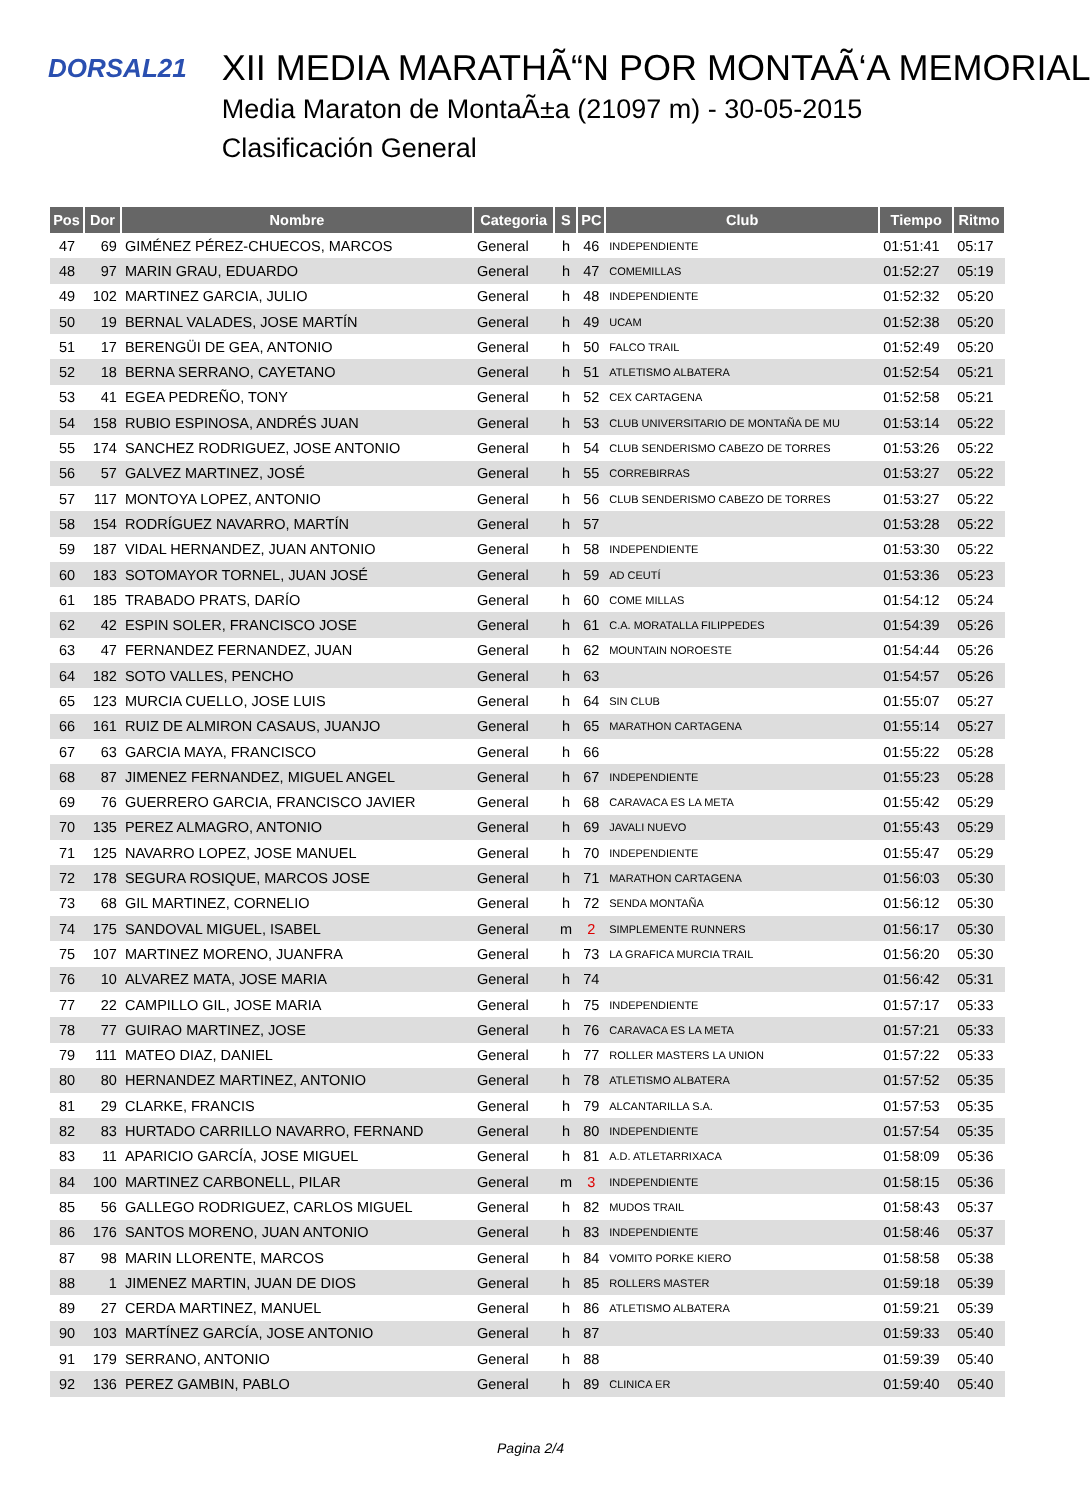DORSAL21
XII MEDIA MARATHÃ“N POR MONTAÃ‘A MEMORIAL
Media Maraton de MontaÃ±a (21097 m) - 30-05-2015
Clasificación General
| Pos | Dor | Nombre | Categoria | S | PC | Club | Tiempo | Ritmo |
| --- | --- | --- | --- | --- | --- | --- | --- | --- |
| 47 | 69 | GIMÉNEZ PÉREZ-CHUECOS, MARCOS | General | h | 46 | INDEPENDIENTE | 01:51:41 | 05:17 |
| 48 | 97 | MARIN GRAU, EDUARDO | General | h | 47 | COMEMILLAS | 01:52:27 | 05:19 |
| 49 | 102 | MARTINEZ GARCIA, JULIO | General | h | 48 | INDEPENDIENTE | 01:52:32 | 05:20 |
| 50 | 19 | BERNAL VALADES, JOSE MARTÍN | General | h | 49 | UCAM | 01:52:38 | 05:20 |
| 51 | 17 | BERENGÜI DE GEA, ANTONIO | General | h | 50 | FALCO TRAIL | 01:52:49 | 05:20 |
| 52 | 18 | BERNA SERRANO, CAYETANO | General | h | 51 | ATLETISMO ALBATERA | 01:52:54 | 05:21 |
| 53 | 41 | EGEA PEDREÑO, TONY | General | h | 52 | CEX CARTAGENA | 01:52:58 | 05:21 |
| 54 | 158 | RUBIO ESPINOSA, ANDRÉS JUAN | General | h | 53 | CLUB UNIVERSITARIO DE MONTAÑA DE MU | 01:53:14 | 05:22 |
| 55 | 174 | SANCHEZ RODRIGUEZ, JOSE ANTONIO | General | h | 54 | CLUB SENDERISMO CABEZO DE TORRES | 01:53:26 | 05:22 |
| 56 | 57 | GALVEZ MARTINEZ, JOSÉ | General | h | 55 | CORREBIRRAS | 01:53:27 | 05:22 |
| 57 | 117 | MONTOYA LOPEZ, ANTONIO | General | h | 56 | CLUB SENDERISMO CABEZO DE TORRES | 01:53:27 | 05:22 |
| 58 | 154 | RODRÍGUEZ NAVARRO, MARTÍN | General | h | 57 | | 01:53:28 | 05:22 |
| 59 | 187 | VIDAL HERNANDEZ, JUAN ANTONIO | General | h | 58 | INDEPENDIENTE | 01:53:30 | 05:22 |
| 60 | 183 | SOTOMAYOR TORNEL, JUAN JOSÉ | General | h | 59 | AD CEUTÍ | 01:53:36 | 05:23 |
| 61 | 185 | TRABADO PRATS, DARÍO | General | h | 60 | COME MILLAS | 01:54:12 | 05:24 |
| 62 | 42 | ESPIN SOLER, FRANCISCO JOSE | General | h | 61 | C.A. MORATALLA FILIPPEDES | 01:54:39 | 05:26 |
| 63 | 47 | FERNANDEZ FERNANDEZ, JUAN | General | h | 62 | MOUNTAIN NOROESTE | 01:54:44 | 05:26 |
| 64 | 182 | SOTO VALLES, PENCHO | General | h | 63 | | 01:54:57 | 05:26 |
| 65 | 123 | MURCIA CUELLO, JOSE LUIS | General | h | 64 | SIN CLUB | 01:55:07 | 05:27 |
| 66 | 161 | RUIZ DE ALMIRON CASAUS, JUANJO | General | h | 65 | MARATHON CARTAGENA | 01:55:14 | 05:27 |
| 67 | 63 | GARCIA MAYA, FRANCISCO | General | h | 66 | | 01:55:22 | 05:28 |
| 68 | 87 | JIMENEZ FERNANDEZ, MIGUEL ANGEL | General | h | 67 | INDEPENDIENTE | 01:55:23 | 05:28 |
| 69 | 76 | GUERRERO GARCIA, FRANCISCO JAVIER | General | h | 68 | CARAVACA ES LA META | 01:55:42 | 05:29 |
| 70 | 135 | PEREZ ALMAGRO, ANTONIO | General | h | 69 | JAVALI NUEVO | 01:55:43 | 05:29 |
| 71 | 125 | NAVARRO LOPEZ, JOSE MANUEL | General | h | 70 | INDEPENDIENTE | 01:55:47 | 05:29 |
| 72 | 178 | SEGURA ROSIQUE, MARCOS JOSE | General | h | 71 | MARATHON CARTAGENA | 01:56:03 | 05:30 |
| 73 | 68 | GIL MARTINEZ, CORNELIO | General | h | 72 | SENDA MONTAÑA | 01:56:12 | 05:30 |
| 74 | 175 | SANDOVAL MIGUEL, ISABEL | General | m | 2 | SIMPLEMENTE RUNNERS | 01:56:17 | 05:30 |
| 75 | 107 | MARTINEZ MORENO, JUANFRA | General | h | 73 | LA GRAFICA MURCIA TRAIL | 01:56:20 | 05:30 |
| 76 | 10 | ALVAREZ MATA, JOSE MARIA | General | h | 74 | | 01:56:42 | 05:31 |
| 77 | 22 | CAMPILLO GIL, JOSE MARIA | General | h | 75 | INDEPENDIENTE | 01:57:17 | 05:33 |
| 78 | 77 | GUIRAO MARTINEZ, JOSE | General | h | 76 | CARAVACA ES LA META | 01:57:21 | 05:33 |
| 79 | 111 | MATEO DIAZ, DANIEL | General | h | 77 | ROLLER MASTERS LA UNION | 01:57:22 | 05:33 |
| 80 | 80 | HERNANDEZ MARTINEZ, ANTONIO | General | h | 78 | ATLETISMO ALBATERA | 01:57:52 | 05:35 |
| 81 | 29 | CLARKE, FRANCIS | General | h | 79 | ALCANTARILLA S.A. | 01:57:53 | 05:35 |
| 82 | 83 | HURTADO CARRILLO NAVARRO, FERNAND | General | h | 80 | INDEPENDIENTE | 01:57:54 | 05:35 |
| 83 | 11 | APARICIO GARCÍA, JOSE MIGUEL | General | h | 81 | A.D. ATLETARRIXACA | 01:58:09 | 05:36 |
| 84 | 100 | MARTINEZ CARBONELL, PILAR | General | m | 3 | INDEPENDIENTE | 01:58:15 | 05:36 |
| 85 | 56 | GALLEGO RODRIGUEZ, CARLOS MIGUEL | General | h | 82 | MUDOS TRAIL | 01:58:43 | 05:37 |
| 86 | 176 | SANTOS MORENO, JUAN ANTONIO | General | h | 83 | INDEPENDIENTE | 01:58:46 | 05:37 |
| 87 | 98 | MARIN LLORENTE, MARCOS | General | h | 84 | VOMITO PORKE KIERO | 01:58:58 | 05:38 |
| 88 | 1 | JIMENEZ MARTIN, JUAN DE DIOS | General | h | 85 | ROLLERS MASTER | 01:59:18 | 05:39 |
| 89 | 27 | CERDA MARTINEZ, MANUEL | General | h | 86 | ATLETISMO ALBATERA | 01:59:21 | 05:39 |
| 90 | 103 | MARTÍNEZ GARCÍA, JOSE ANTONIO | General | h | 87 | | 01:59:33 | 05:40 |
| 91 | 179 | SERRANO, ANTONIO | General | h | 88 | | 01:59:39 | 05:40 |
| 92 | 136 | PEREZ GAMBIN, PABLO | General | h | 89 | CLINICA ER | 01:59:40 | 05:40 |
Pagina 2/4